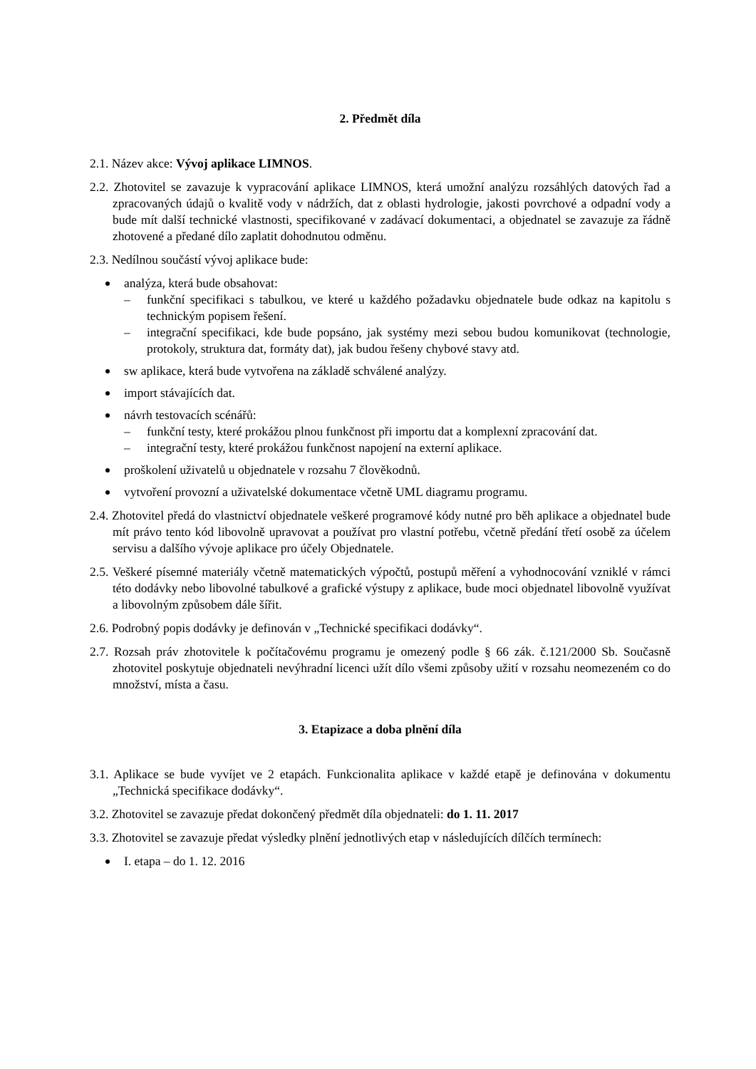2. Předmět díla
2.1. Název akce: Vývoj aplikace LIMNOS.
2.2. Zhotovitel se zavazuje k vypracování aplikace LIMNOS, která umožní analýzu rozsáhlých datových řad a zpracovaných údajů o kvalitě vody v nádržích, dat z oblasti hydrologie, jakosti povrchové a odpadní vody a bude mít další technické vlastnosti, specifikované v zadávací dokumentaci, a objednatel se zavazuje za řádně zhotovené a předané dílo zaplatit dohodnutou odměnu.
2.3. Nedílnou součástí vývoj aplikace bude:
analýza, která bude obsahovat:
funkční specifikaci s tabulkou, ve které u každého požadavku objednatele bude odkaz na kapitolu s technickým popisem řešení.
integrační specifikaci, kde bude popsáno, jak systémy mezi sebou budou komunikovat (technologie, protokoly, struktura dat, formáty dat), jak budou řešeny chybové stavy atd.
sw aplikace, která bude vytvořena na základě schválené analýzy.
import stávajících dat.
návrh testovacích scénářů:
funkční testy, které prokážou plnou funkčnost při importu dat a komplexní zpracování dat.
integrační testy, které prokážou funkčnost napojení na externí aplikace.
proškolení uživatelů u objednatele v rozsahu 7 člověkodnů.
vytvoření provozní a uživatelské dokumentace včetně UML diagramu programu.
2.4. Zhotovitel předá do vlastnictví objednatele veškeré programové kódy nutné pro běh aplikace a objednatel bude mít právo tento kód libovolně upravovat a používat pro vlastní potřebu, včetně předání třetí osobě za účelem servisu a dalšího vývoje aplikace pro účely Objednatele.
2.5. Veškeré písemné materiály včetně matematických výpočtů, postupů měření a vyhodnocování vzniklé v rámci této dodávky nebo libovolné tabulkové a grafické výstupy z aplikace, bude moci objednatel libovolně využívat a libovolným způsobem dále šířit.
2.6. Podrobný popis dodávky je definován v „Technické specifikaci dodávky“.
2.7. Rozsah práv zhotovitele k počítačovému programu je omezený podle § 66 zák. č.121/2000 Sb. Současně zhotovitel poskytuje objednateli nevýhradní licenci užít dílo všemi způsoby užití v rozsahu neomezeném co do množství, místa a času.
3. Etapizace a doba plnění díla
3.1. Aplikace se bude vyvíjet ve 2 etapách. Funkcionalita aplikace v každé etapě je definována v dokumentu „Technická specifikace dodávky“.
3.2. Zhotovitel se zavazuje předat dokončený předmět díla objednateli: do 1. 11. 2017
3.3. Zhotovitel se zavazuje předat výsledky plnění jednotlivých etap v následujících dílčích termínech:
I. etapa – do 1. 12. 2016